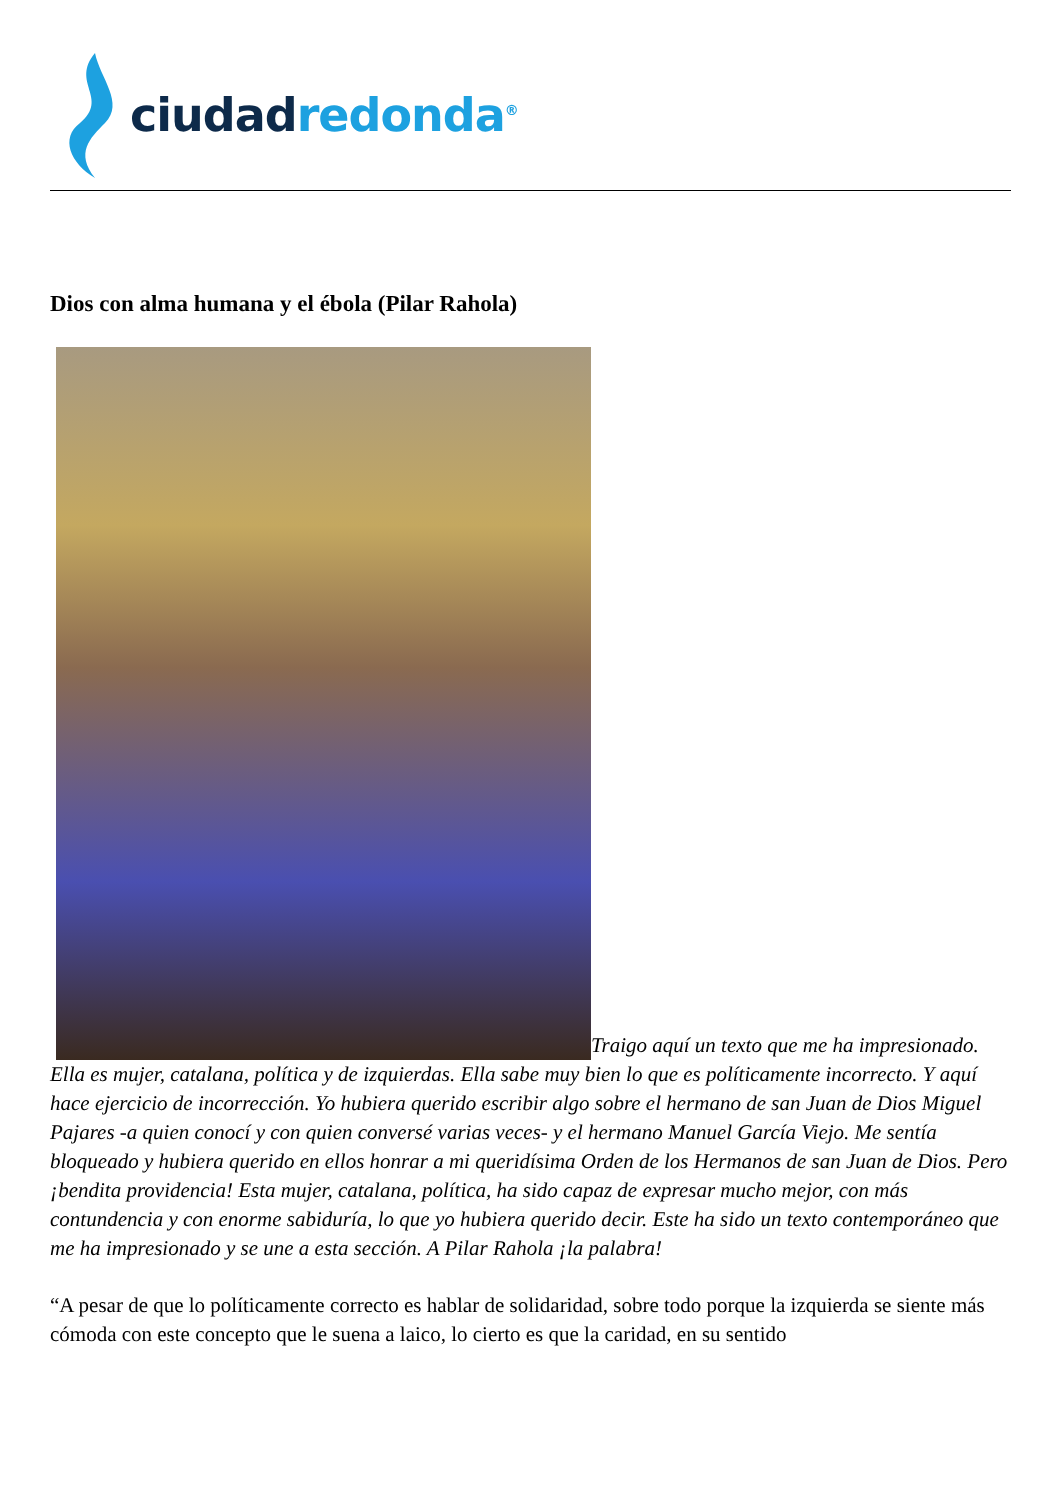ciudad redonda<sup>®</sup>
Dios con alma humana y el ébola (Pilar Rahola)
Traigo aquí un texto que me ha impresionado. Ella es mujer, catalana, política y de izquierdas. Ella sabe muy bien lo que es políticamente incorrecto. Y aquí hace ejercicio de incorrección. Yo hubiera querido escribir algo sobre el hermano de san Juan de Dios Miguel Pajares -a quien conocí y con quien conversé varias veces- y el hermano Manuel García Viejo. Me sentía bloqueado y hubiera querido en ellos honrar a mi queridísima Orden de los Hermanos de san Juan de Dios. Pero ¡bendita providencia! Esta mujer, catalana, política, ha sido capaz de expresar mucho mejor, con más contundencia y con enorme sabiduría, lo que yo hubiera querido decir. Este ha sido un texto contemporáneo que me ha impresionado y se une a esta sección. A Pilar Rahola ¡la palabra!
“A pesar de que lo políticamente correcto es hablar de solidaridad, sobre todo porque la izquierda se siente más cómoda con este concepto que le suena a laico, lo cierto es que la caridad, en su sentido